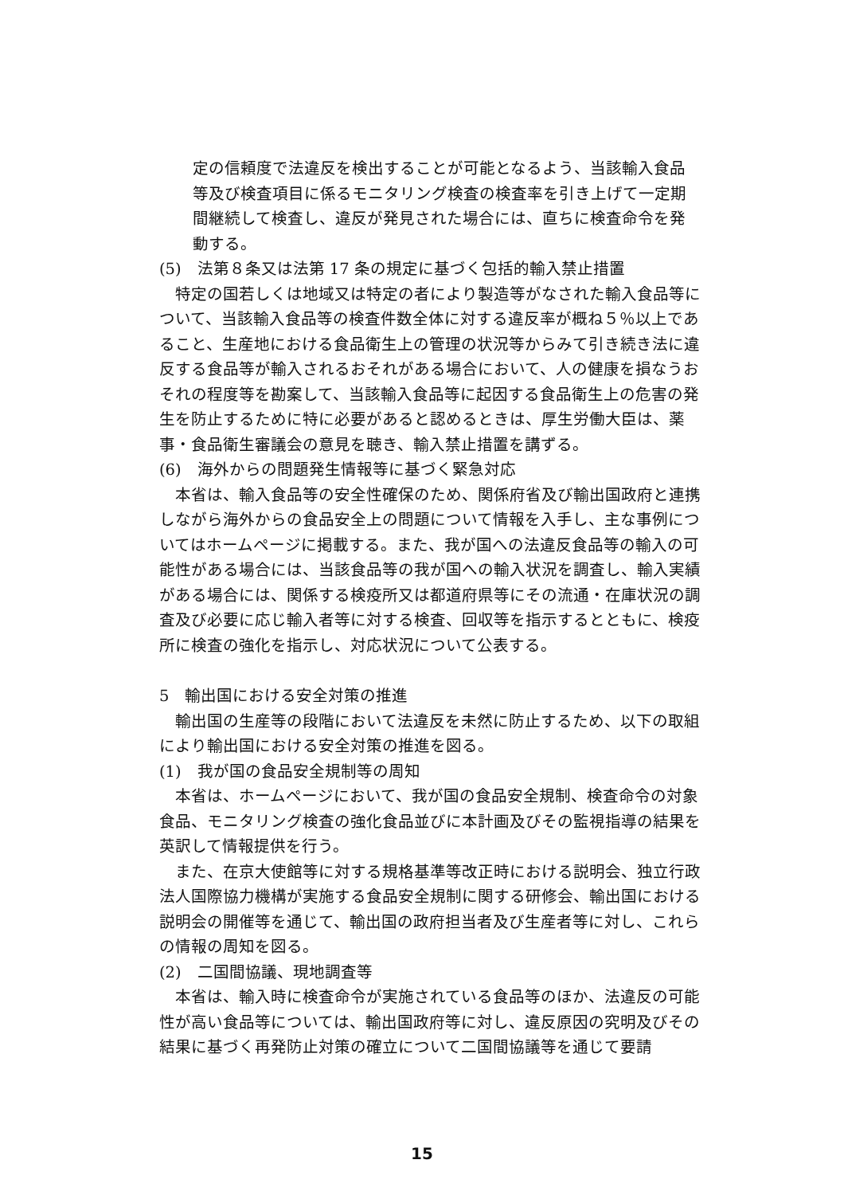定の信頼度で法違反を検出することが可能となるよう、当該輸入食品等及び検査項目に係るモニタリング検査の検査率を引き上げて一定期間継続して検査し、違反が発見された場合には、直ちに検査命令を発動する。
(5)　法第８条又は法第 17 条の規定に基づく包括的輸入禁止措置
特定の国若しくは地域又は特定の者により製造等がなされた輸入食品等について、当該輸入食品等の検査件数全体に対する違反率が概ね５％以上であること、生産地における食品衛生上の管理の状況等からみて引き続き法に違反する食品等が輸入されるおそれがある場合において、人の健康を損なうおそれの程度等を勘案して、当該輸入食品等に起因する食品衛生上の危害の発生を防止するために特に必要があると認めるときは、厚生労働大臣は、薬事・食品衛生審議会の意見を聴き、輸入禁止措置を講ずる。
(6)　海外からの問題発生情報等に基づく緊急対応
本省は、輸入食品等の安全性確保のため、関係府省及び輸出国政府と連携しながら海外からの食品安全上の問題について情報を入手し、主な事例についてはホームページに掲載する。また、我が国への法違反食品等の輸入の可能性がある場合には、当該食品等の我が国への輸入状況を調査し、輸入実績がある場合には、関係する検疫所又は都道府県等にその流通・在庫状況の調査及び必要に応じ輸入者等に対する検査、回収等を指示するとともに、検疫所に検査の強化を指示し、対応状況について公表する。
5　輸出国における安全対策の推進
輸出国の生産等の段階において法違反を未然に防止するため、以下の取組により輸出国における安全対策の推進を図る。
(1)　我が国の食品安全規制等の周知
本省は、ホームページにおいて、我が国の食品安全規制、検査命令の対象食品、モニタリング検査の強化食品並びに本計画及びその監視指導の結果を英訳して情報提供を行う。
また、在京大使館等に対する規格基準等改正時における説明会、独立行政法人国際協力機構が実施する食品安全規制に関する研修会、輸出国における説明会の開催等を通じて、輸出国の政府担当者及び生産者等に対し、これらの情報の周知を図る。
(2)　二国間協議、現地調査等
本省は、輸入時に検査命令が実施されている食品等のほか、法違反の可能性が高い食品等については、輸出国政府等に対し、違反原因の究明及びその結果に基づく再発防止対策の確立について二国間協議等を通じて要請
15